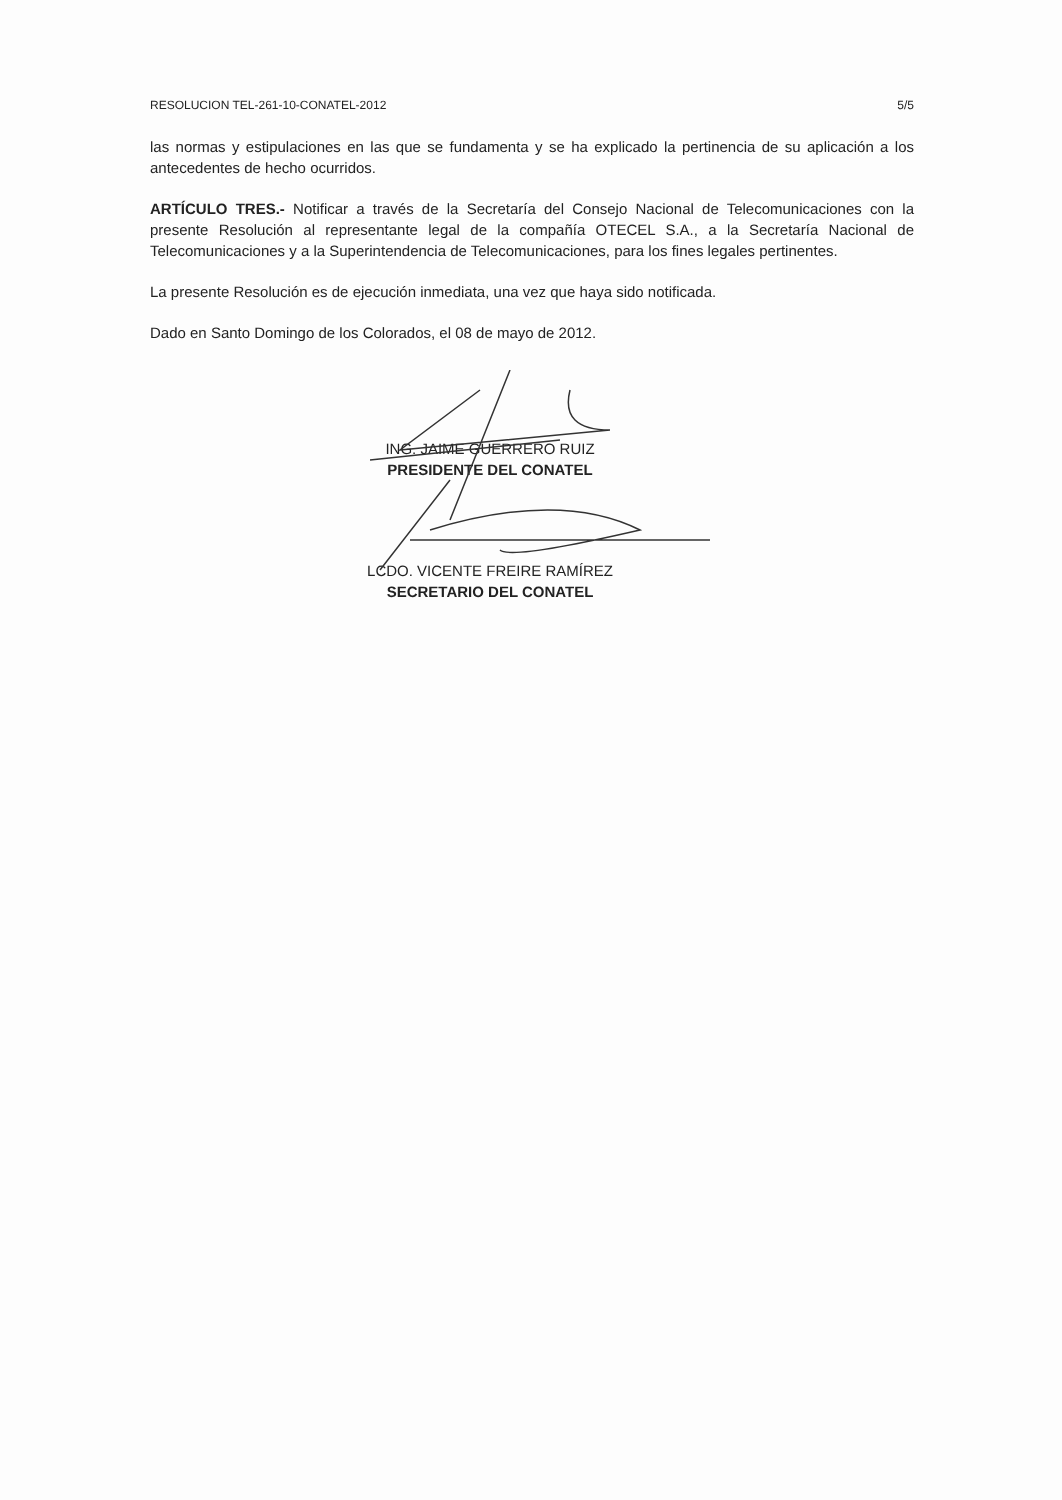RESOLUCION TEL-261-10-CONATEL-2012 5/5
las normas y estipulaciones en las que se fundamenta y se ha explicado la pertinencia de su aplicación a los antecedentes de hecho ocurridos.
ARTÍCULO TRES.- Notificar a través de la Secretaría del Consejo Nacional de Telecomunicaciones con la presente Resolución al representante legal de la compañía OTECEL S.A., a la Secretaría Nacional de Telecomunicaciones y a la Superintendencia de Telecomunicaciones, para los fines legales pertinentes.
La presente Resolución es de ejecución inmediata, una vez que haya sido notificada.
Dado en Santo Domingo de los Colorados, el 08 de mayo de 2012.
ING. JAIME GUERRERO RUIZ
PRESIDENTE DEL CONATEL
LCDO. VICENTE FREIRE RAMÍREZ
SECRETARIO DEL CONATEL